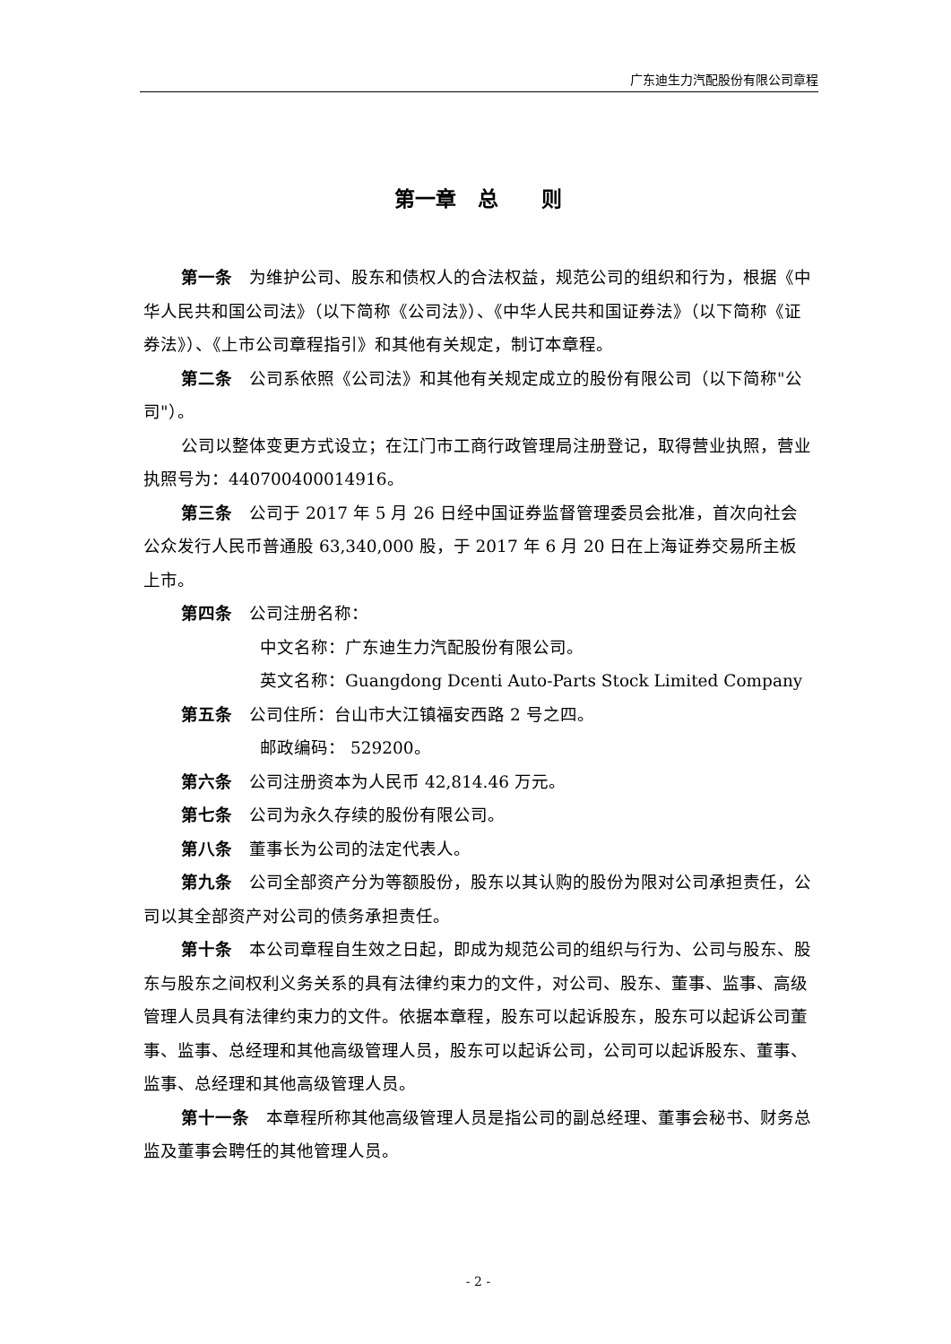广东迪生力汽配股份有限公司章程
第一章 总 则
第一条　为维护公司、股东和债权人的合法权益，规范公司的组织和行为，根据《中华人民共和国公司法》（以下简称《公司法》）、《中华人民共和国证券法》（以下简称《证券法》）、《上市公司章程指引》和其他有关规定，制订本章程。
第二条　公司系依照《公司法》和其他有关规定成立的股份有限公司（以下简称"公司"）。
公司以整体变更方式设立；在江门市工商行政管理局注册登记，取得营业执照，营业执照号为：440700400014916。
第三条　公司于 2017 年 5 月 26 日经中国证券监督管理委员会批准，首次向社会公众发行人民币普通股 63,340,000 股，于 2017 年 6 月 20 日在上海证券交易所主板上市。
第四条　公司注册名称：
中文名称：广东迪生力汽配股份有限公司。
英文名称：Guangdong Dcenti Auto-Parts Stock Limited Company
第五条　公司住所：台山市大江镇福安西路 2 号之四。
邮政编码： 529200。
第六条　公司注册资本为人民币 42,814.46 万元。
第七条　公司为永久存续的股份有限公司。
第八条　董事长为公司的法定代表人。
第九条　公司全部资产分为等额股份，股东以其认购的股份为限对公司承担责任，公司以其全部资产对公司的债务承担责任。
第十条　本公司章程自生效之日起，即成为规范公司的组织与行为、公司与股东、股东与股东之间权利义务关系的具有法律约束力的文件，对公司、股东、董事、监事、高级管理人员具有法律约束力的文件。依据本章程，股东可以起诉股东，股东可以起诉公司董事、监事、总经理和其他高级管理人员，股东可以起诉公司，公司可以起诉股东、董事、监事、总经理和其他高级管理人员。
第十一条　本章程所称其他高级管理人员是指公司的副总经理、董事会秘书、财务总监及董事会聘任的其他管理人员。
- 2 -